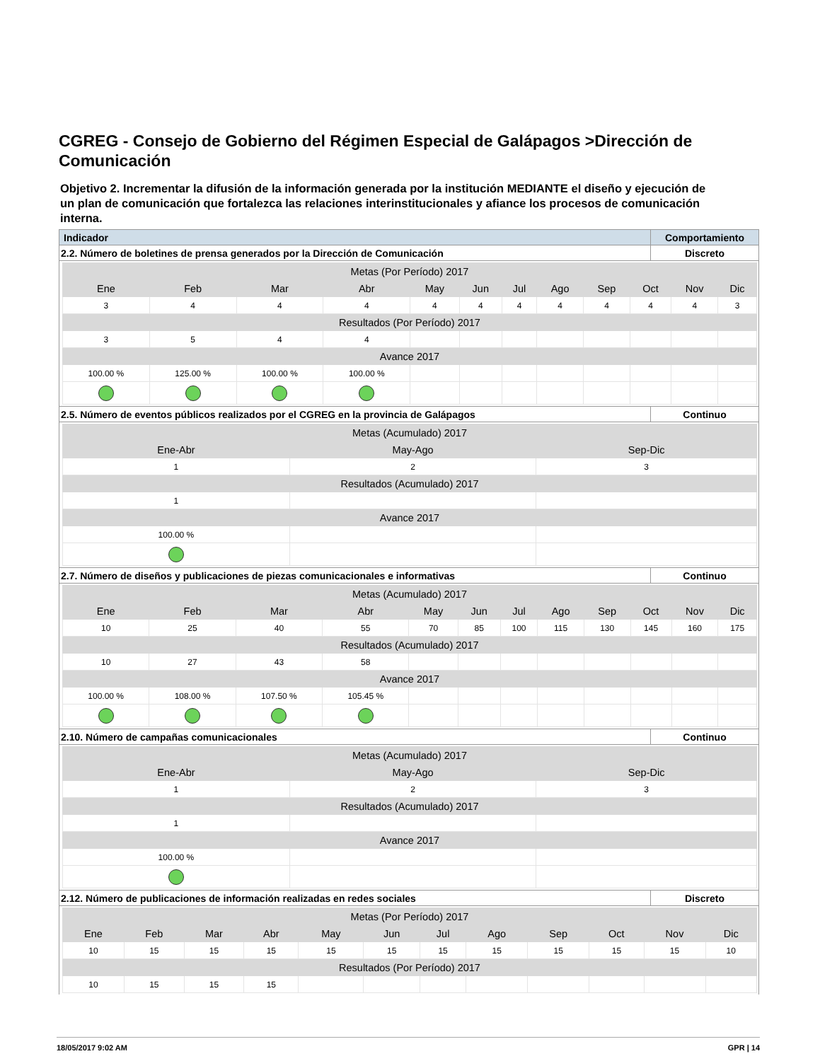CGREG - Consejo de Gobierno del Régimen Especial de Galápagos >Dirección de Comunicación
Objetivo 2. Incrementar la difusión de la información generada por la institución MEDIANTE el diseño y ejecución de un plan de comunicación que fortalezca las relaciones interinstitucionales y afiance los procesos de comunicación interna.
| Indicador | Comportamiento |
| 2.2. Número de boletines de prensa generados por la Dirección de Comunicación | Discreto |
| Metas (Por Período) 2017 | | | | | | | | | | | |
| Ene | Feb | Mar | Abr | May | Jun | Jul | Ago | Sep | Oct | Nov | Dic |
| 3 | 4 | 4 | 4 | 4 | 4 | 4 | 4 | 4 | 4 | 4 | 3 |
| Resultados (Por Período) 2017 | | | | | | | | | | | |
| 3 | 5 | 4 | 4 | | | | | | | | |
| Avance 2017 | | | | | | | | | | | |
| 100.00 % | 125.00 % | 100.00 % | 100.00 % | | | | | | | | |
| 2.5. Número de eventos públicos realizados por el CGREG en la provincia de Galápagos | Continuo |
| Metas (Acumulado) 2017 | | |
| Ene-Abr | May-Ago | Sep-Dic |
| 1 | 2 | 3 |
| Resultados (Acumulado) 2017 | | |
| 1 | | |
| Avance 2017 | | |
| 100.00 % | | |
| 2.7. Número de diseños y publicaciones de piezas comunicacionales e informativas | Continuo |
| Metas (Acumulado) 2017 | | | | | | | | | | | |
| Ene | Feb | Mar | Abr | May | Jun | Jul | Ago | Sep | Oct | Nov | Dic |
| 10 | 25 | 40 | 55 | 70 | 85 | 100 | 115 | 130 | 145 | 160 | 175 |
| Resultados (Acumulado) 2017 | | | | | | | | | | | |
| 10 | 27 | 43 | 58 | | | | | | | | |
| Avance 2017 | | | | | | | | | | | |
| 100.00 % | 108.00 % | 107.50 % | 105.45 % | | | | | | | | |
| 2.10. Número de campañas comunicacionales | Continuo |
| Metas (Acumulado) 2017 | | |
| Ene-Abr | May-Ago | Sep-Dic |
| 1 | 2 | 3 |
| Resultados (Acumulado) 2017 | | |
| 1 | | |
| Avance 2017 | | |
| 100.00 % | | |
| 2.12. Número de publicaciones de información realizadas en redes sociales | Discreto |
| Metas (Por Período) 2017 | | | | | | | | | | | |
| Ene | Feb | Mar | Abr | May | Jun | Jul | Ago | Sep | Oct | Nov | Dic |
| 10 | 15 | 15 | 15 | 15 | 15 | 15 | 15 | 15 | 15 | 15 | 10 |
| Resultados (Por Período) 2017 | | | | | | | | | | | |
| 10 | 15 | 15 | 15 | | | | | | | | |
18/05/2017 9:02 AM GPR | 14